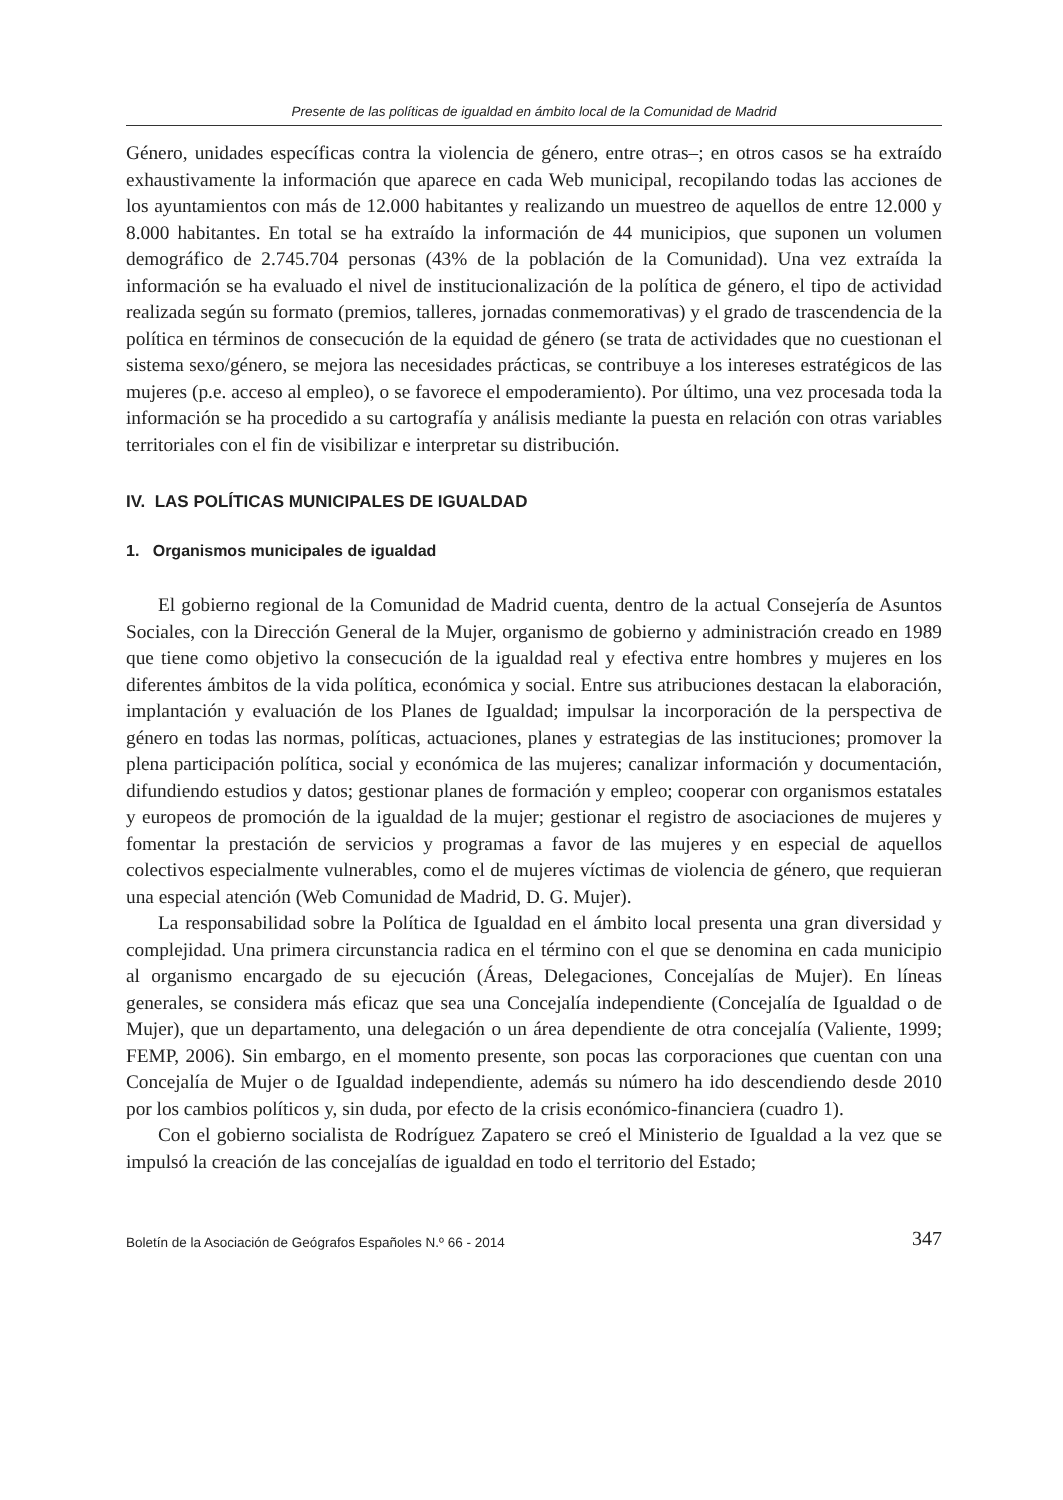Presente de las políticas de igualdad en ámbito local de la Comunidad de Madrid
Género, unidades específicas contra la violencia de género, entre otras–; en otros casos se ha extraído exhaustivamente la información que aparece en cada Web municipal, recopilando todas las acciones de los ayuntamientos con más de 12.000 habitantes y realizando un muestreo de aquellos de entre 12.000 y 8.000 habitantes. En total se ha extraído la información de 44 municipios, que suponen un volumen demográfico de 2.745.704 personas (43% de la población de la Comunidad). Una vez extraída la información se ha evaluado el nivel de institucionalización de la política de género, el tipo de actividad realizada según su formato (premios, talleres, jornadas conmemorativas) y el grado de trascendencia de la política en términos de consecución de la equidad de género (se trata de actividades que no cuestionan el sistema sexo/género, se mejora las necesidades prácticas, se contribuye a los intereses estratégicos de las mujeres (p.e. acceso al empleo), o se favorece el empoderamiento). Por último, una vez procesada toda la información se ha procedido a su cartografía y análisis mediante la puesta en relación con otras variables territoriales con el fin de visibilizar e interpretar su distribución.
IV. LAS POLÍTICAS MUNICIPALES DE IGUALDAD
1. Organismos municipales de igualdad
El gobierno regional de la Comunidad de Madrid cuenta, dentro de la actual Consejería de Asuntos Sociales, con la Dirección General de la Mujer, organismo de gobierno y administración creado en 1989 que tiene como objetivo la consecución de la igualdad real y efectiva entre hombres y mujeres en los diferentes ámbitos de la vida política, económica y social. Entre sus atribuciones destacan la elaboración, implantación y evaluación de los Planes de Igualdad; impulsar la incorporación de la perspectiva de género en todas las normas, políticas, actuaciones, planes y estrategias de las instituciones; promover la plena participación política, social y económica de las mujeres; canalizar información y documentación, difundiendo estudios y datos; gestionar planes de formación y empleo; cooperar con organismos estatales y europeos de promoción de la igualdad de la mujer; gestionar el registro de asociaciones de mujeres y fomentar la prestación de servicios y programas a favor de las mujeres y en especial de aquellos colectivos especialmente vulnerables, como el de mujeres víctimas de violencia de género, que requieran una especial atención (Web Comunidad de Madrid, D. G. Mujer).
La responsabilidad sobre la Política de Igualdad en el ámbito local presenta una gran diversidad y complejidad. Una primera circunstancia radica en el término con el que se denomina en cada municipio al organismo encargado de su ejecución (Áreas, Delegaciones, Concejalías de Mujer). En líneas generales, se considera más eficaz que sea una Concejalía independiente (Concejalía de Igualdad o de Mujer), que un departamento, una delegación o un área dependiente de otra concejalía (Valiente, 1999; FEMP, 2006). Sin embargo, en el momento presente, son pocas las corporaciones que cuentan con una Concejalía de Mujer o de Igualdad independiente, además su número ha ido descendiendo desde 2010 por los cambios políticos y, sin duda, por efecto de la crisis económico-financiera (cuadro 1).
Con el gobierno socialista de Rodríguez Zapatero se creó el Ministerio de Igualdad a la vez que se impulsó la creación de las concejalías de igualdad en todo el territorio del Estado;
Boletín de la Asociación de Geógrafos Españoles N.º 66 - 2014 347